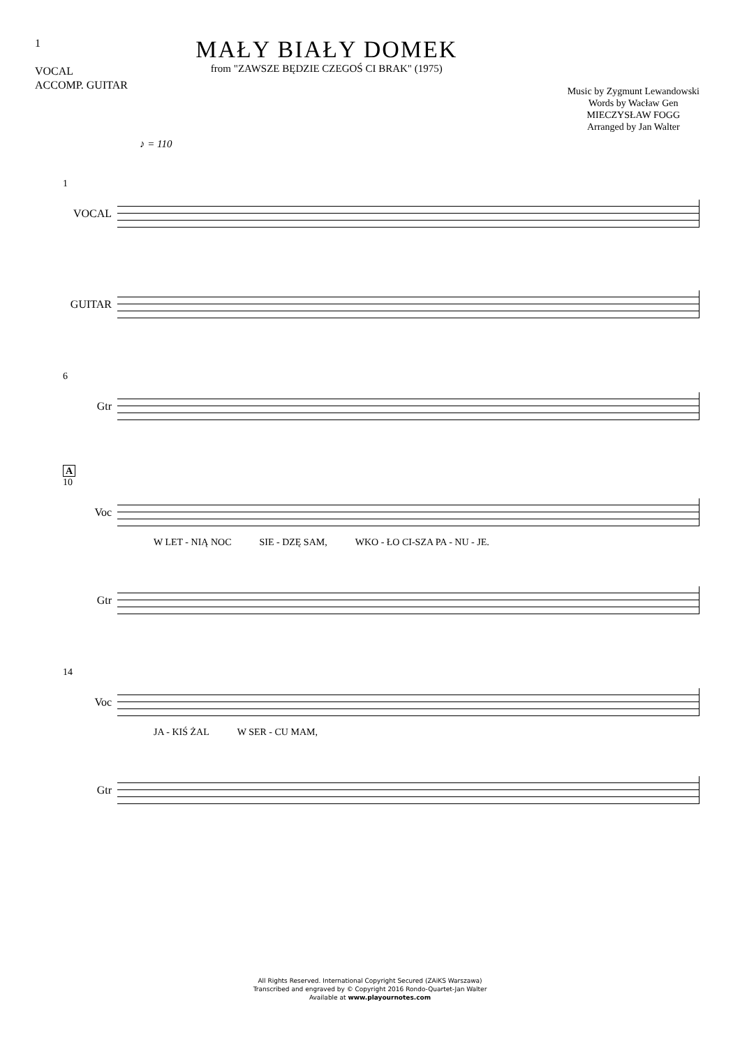1
VOCAL
ACCOMP. GUITAR
MAŁY BIAŁY DOMEK
from "ZAWSZE BĘDZIE CZEGOŚ CI BRAK" (1975)
Music by Zygmunt Lewandowski
Words by Wacław Gen
MIECZYSŁAW FOGG
Arranged by Jan Walter
♪ = 110
1
VOCAL
GUITAR
6
Gtr
A
10
Voc
W LET - NIĄ NOC SIE - DZĘ SAM, WKO - ŁO CI-SZA PA - NU - JE.
Gtr
14
Voc
JA - KIŚ ŻAL W SER - CU MAM,
Gtr
All Rights Reserved. International Copyright Secured (ZAiKS Warszawa)
Transcribed and engraved by © Copyright 2016 Rondo-Quartet-Jan Walter
Available at www.playournotes.com